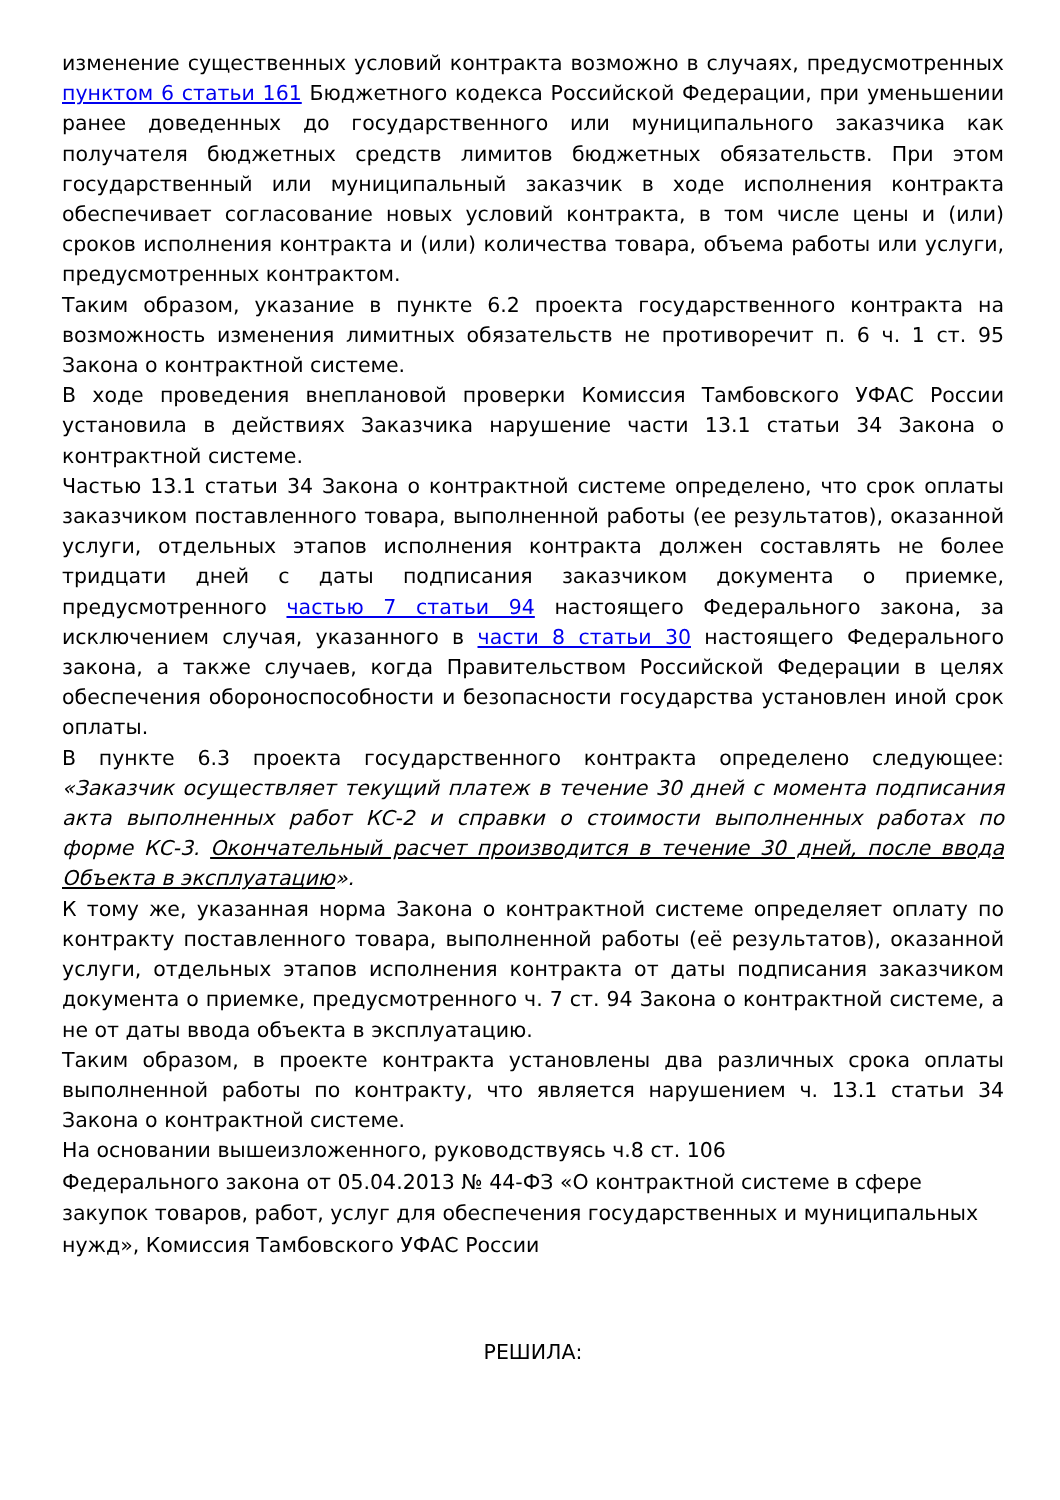изменение существенных условий контракта возможно в случаях, предусмотренных пунктом 6 статьи 161 Бюджетного кодекса Российской Федерации, при уменьшении ранее доведенных до государственного или муниципального заказчика как получателя бюджетных средств лимитов бюджетных обязательств. При этом государственный или муниципальный заказчик в ходе исполнения контракта обеспечивает согласование новых условий контракта, в том числе цены и (или) сроков исполнения контракта и (или) количества товара, объема работы или услуги, предусмотренных контрактом.
Таким образом, указание в пункте 6.2 проекта государственного контракта на возможность изменения лимитных обязательств не противоречит п. 6 ч. 1 ст. 95 Закона о контрактной системе.
В ходе проведения внеплановой проверки Комиссия Тамбовского УФАС России установила в действиях Заказчика нарушение части 13.1 статьи 34 Закона о контрактной системе.
Частью 13.1 статьи 34 Закона о контрактной системе определено, что срок оплаты заказчиком поставленного товара, выполненной работы (ее результатов), оказанной услуги, отдельных этапов исполнения контракта должен составлять не более тридцати дней с даты подписания заказчиком документа о приемке, предусмотренного частью 7 статьи 94 настоящего Федерального закона, за исключением случая, указанного в части 8 статьи 30 настоящего Федерального закона, а также случаев, когда Правительством Российской Федерации в целях обеспечения обороноспособности и безопасности государства установлен иной срок оплаты.
В пункте 6.3 проекта государственного контракта определено следующее: «Заказчик осуществляет текущий платеж в течение 30 дней с момента подписания акта выполненных работ КС-2 и справки о стоимости выполненных работах по форме КС-3. Окончательный расчет производится в течение 30 дней, после ввода Объекта в эксплуатацию».
К тому же, указанная норма Закона о контрактной системе определяет оплату по контракту поставленного товара, выполненной работы (её результатов), оказанной услуги, отдельных этапов исполнения контракта от даты подписания заказчиком документа о приемке, предусмотренного ч. 7 ст. 94 Закона о контрактной системе, а не от даты ввода объекта в эксплуатацию.
Таким образом, в проекте контракта установлены два различных срока оплаты выполненной работы по контракту, что является нарушением ч. 13.1 статьи 34 Закона о контрактной системе.
На основании вышеизложенного, руководствуясь ч.8 ст. 106
Федерального закона от 05.04.2013 № 44-ФЗ «О контрактной системе в сфере закупок товаров, работ, услуг для обеспечения государственных и муниципальных нужд», Комиссия Тамбовского УФАС России
РЕШИЛА: